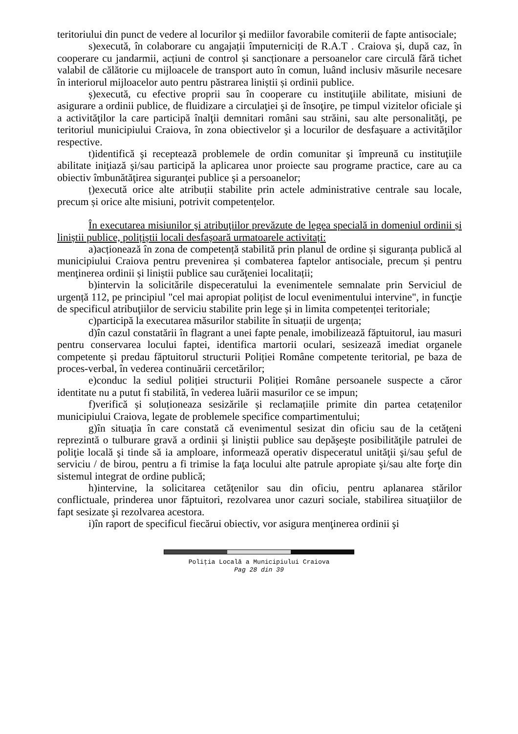teritoriului din punct de vedere al locurilor şi mediilor favorabile comiterii de fapte antisociale;
s)execută, în colaborare cu angajații împuterniciți de R.A.T . Craiova și, după caz, în cooperare cu jandarmii, acțiuni de control și sancționare a persoanelor care circulă fără tichet valabil de călătorie cu mijloacele de transport auto în comun, luând inclusiv măsurile necesare în interiorul mijloacelor auto pentru păstrarea liniștii și ordinii publice.
ș)execută, cu efective proprii sau în cooperare cu instituţiile abilitate, misiuni de asigurare a ordinii publice, de fluidizare a circulaţiei şi de însoţire, pe timpul vizitelor oficiale şi a activităţilor la care participă înalţii demnitari români sau străini, sau alte personalităţi, pe teritoriul municipiului Craiova, în zona obiectivelor şi a locurilor de desfaşuare a activităţilor respective.
t)identifică şi recepteazã problemele de ordin comunitar şi împreună cu instituţiile abilitate iniţiază şi/sau participă la aplicarea unor proiecte sau programe practice, care au ca obiectiv îmbunătăţirea siguranţei publice şi a persoanelor;
ț)execută orice alte atribuții stabilite prin actele administrative centrale sau locale, precum și orice alte misiuni, potrivit competențelor.
În executarea misiunilor şi atribuţiilor prevăzute de legea specială in domeniul ordinii și liniștii publice, polițiștii locali desfașoară urmatoarele activitați:
a)acționează în zona de competență stabilită prin planul de ordine și siguranța publică al municipiului Craiova pentru prevenirea și combaterea faptelor antisociale, precum și pentru menţinerea ordinii și liniștii publice sau curăţeniei localitații;
b)intervin la solicitările dispeceratului la evenimentele semnalate prin Serviciul de urgență 112, pe principiul "cel mai apropiat polițist de locul evenimentului intervine", in funcţie de specificul atribuţiilor de serviciu stabilite prin lege și in limita competenței teritoriale;
c)participă la executarea măsurilor stabilite în situații de urgența;
d)în cazul constatării în flagrant a unei fapte penale, imobilizează făptuitorul, iau masuri pentru conservarea locului faptei, identifica martorii oculari, sesizează imediat organele competente și predau făptuitorul structurii Poliției Române competente teritorial, pe baza de proces-verbal, în vederea continuării cercetărilor;
e)conduc la sediul poliției structurii Poliției Române persoanele suspecte a căror identitate nu a putut fi stabilită, în vederea luării masurilor ce se impun;
f)verifică și soluționeaza sesizările și reclamațiile primite din partea cetațenilor municipiului Craiova, legate de problemele specifice compartimentului;
g)în situaţia în care constată că evenimentul sesizat din oficiu sau de la cetăţeni reprezintă o tulburare gravă a ordinii şi liniştii publice sau depăşeşte posibilităţile patrulei de poliţie locală şi tinde să ia amploare, informează operativ dispeceratul unităţii şi/sau şeful de serviciu / de birou, pentru a fi trimise la faţa locului alte patrule apropiate şi/sau alte forţe din sistemul integrat de ordine publică;
h)intervine, la solicitarea cetăţenilor sau din oficiu, pentru aplanarea stărilor conflictuale, prinderea unor făptuitori, rezolvarea unor cazuri sociale, stabilirea situaţiilor de fapt sesizate şi rezolvarea acestora.
i)în raport de specificul fiecărui obiectiv, vor asigura menţinerea ordinii şi
Poliţia Locală a Municipiului Craiova
Pag 28 din 39